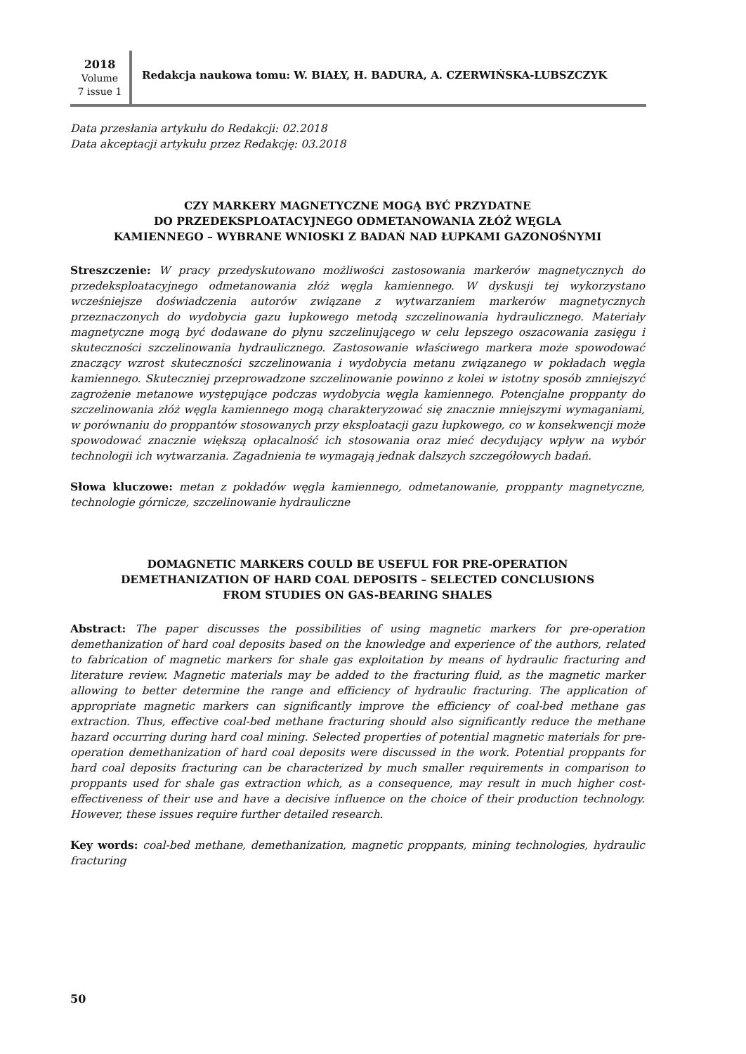2018
Volume
7 issue 1
Redakcja naukowa tomu: W. BIAŁY, H. BADURA, A. CZERWIŃSKA-LUBSZCZYK
Data przesłania artykułu do Redakcji: 02.2018
Data akceptacji artykułu przez Redakcję: 03.2018
CZY MARKERY MAGNETYCZNE MOGĄ BYĆ PRZYDATNE
DO PRZEDEKSPLOATACYJNEGO ODMETANOWANIA ZŁÓŻ WĘGLA
KAMIENNEGO – WYBRANE WNIOSKI Z BADAŃ NAD ŁUPKAMI GAZONOŚNYMI
Streszczenie: W pracy przedyskutowano możliwości zastosowania markerów magnetycznych do przedeksploatacyjnego odmetanowania złóż węgla kamiennego. W dyskusji tej wykorzystano wcześniejsze doświadczenia autorów związane z wytwarzaniem markerów magnetycznych przeznaczonych do wydobycia gazu łupkowego metodą szczelinowania hydraulicznego. Materiały magnetyczne mogą być dodawane do płynu szczelinującego w celu lepszego oszacowania zasięgu i skuteczności szczelinowania hydraulicznego. Zastosowanie właściwego markera może spowodować znaczący wzrost skuteczności szczelinowania i wydobycia metanu związanego w pokładach węgla kamiennego. Skuteczniej przeprowadzone szczelinowanie powinno z kolei w istotny sposób zmniejszyć zagrożenie metanowe występujące podczas wydobycia węgla kamiennego. Potencjalne proppanty do szczelinowania złóż węgla kamiennego mogą charakteryzować się znacznie mniejszymi wymaganiami, w porównaniu do proppantów stosowanych przy eksploatacji gazu łupkowego, co w konsekwencji może spowodować znacznie większą opłacalność ich stosowania oraz mieć decydujący wpływ na wybór technologii ich wytwarzania. Zagadnienia te wymagają jednak dalszych szczegółowych badań.
Słowa kluczowe: metan z pokładów węgla kamiennego, odmetanowanie, proppanty magnetyczne, technologie górnicze, szczelinowanie hydrauliczne
DOMAGNETIC MARKERS COULD BE USEFUL FOR PRE-OPERATION
DEMETHANIZATION OF HARD COAL DEPOSITS – SELECTED CONCLUSIONS
FROM STUDIES ON GAS-BEARING SHALES
Abstract: The paper discusses the possibilities of using magnetic markers for pre-operation demethanization of hard coal deposits based on the knowledge and experience of the authors, related to fabrication of magnetic markers for shale gas exploitation by means of hydraulic fracturing and literature review. Magnetic materials may be added to the fracturing fluid, as the magnetic marker allowing to better determine the range and efficiency of hydraulic fracturing. The application of appropriate magnetic markers can significantly improve the efficiency of coal-bed methane gas extraction. Thus, effective coal-bed methane fracturing should also significantly reduce the methane hazard occurring during hard coal mining. Selected properties of potential magnetic materials for pre-operation demethanization of hard coal deposits were discussed in the work. Potential proppants for hard coal deposits fracturing can be characterized by much smaller requirements in comparison to proppants used for shale gas extraction which, as a consequence, may result in much higher cost-effectiveness of their use and have a decisive influence on the choice of their production technology. However, these issues require further detailed research.
Key words: coal-bed methane, demethanization, magnetic proppants, mining technologies, hydraulic fracturing
50